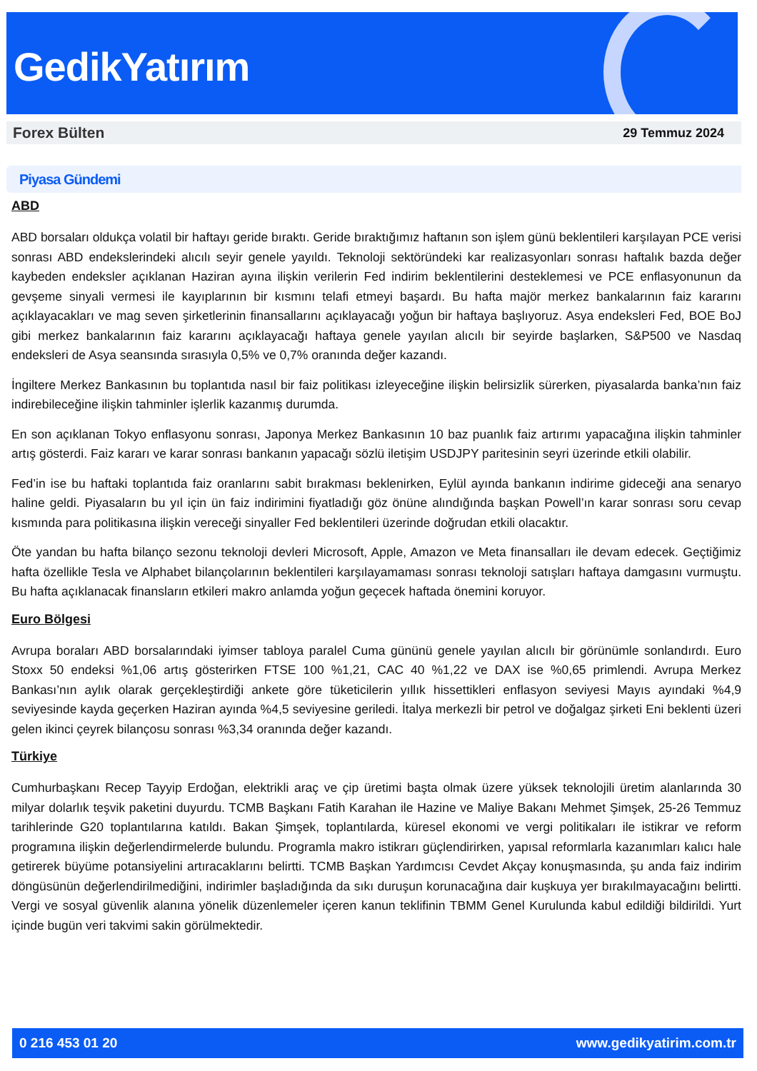GedikYatırım
Forex Bülten 29 Temmuz 2024
Piyasa Gündemi
ABD
ABD borsaları oldukça volatil bir haftayı geride bıraktı. Geride bıraktığımız haftanın son işlem günü beklentileri karşılayan PCE verisi sonrası ABD endekslerindeki alıcılı seyir genele yayıldı. Teknoloji sektöründeki kar realizasyonları sonrası haftalık bazda değer kaybeden endeksler açıklanan Haziran ayına ilişkin verilerin Fed indirim beklentilerini desteklemesi ve PCE enflasyonunun da gevşeme sinyali vermesi ile kayıplarının bir kısmını telafi etmeyi başardı. Bu hafta majör merkez bankalarının faiz kararını açıklayacakları ve mag seven şirketlerinin finansallarını açıklayacağı yoğun bir haftaya başlıyoruz. Asya endeksleri Fed, BOE BoJ gibi merkez bankalarının faiz kararını açıklayacağı haftaya genele yayılan alıcılı bir seyirde başlarken, S&P500 ve Nasdaq endeksleri de Asya seansında sırasıyla 0,5% ve 0,7% oranında değer kazandı.
İngiltere Merkez Bankasının bu toplantıda nasıl bir faiz politikası izleyeceğine ilişkin belirsizlik sürerken, piyasalarda banka’nın faiz indirebileceğine ilişkin tahminler işlerlik kazanmış durumda.
En son açıklanan Tokyo enflasyonu sonrası, Japonya Merkez Bankasının 10 baz puanlık faiz artırımı yapacağına ilişkin tahminler artış gösterdi. Faiz kararı ve karar sonrası bankanın yapacağı sözlü iletişim USDJPY paritesinin seyri üzerinde etkili olabilir.
Fed’in ise bu haftaki toplantıda faiz oranlarını sabit bırakması beklenirken, Eylül ayında bankanın indirime gideceği ana senaryo haline geldi. Piyasaların bu yıl için ün faiz indirimini fiyatladığı göz önüne alındığında başkan Powell’ın karar sonrası soru cevap kısmında para politikasına ilişkin vereceği sinyaller Fed beklentileri üzerinde doğrudan etkili olacaktır.
Öte yandan bu hafta bilanço sezonu teknoloji devleri Microsoft, Apple, Amazon ve Meta finansalları ile devam edecek. Geçtiğimiz hafta özellikle Tesla ve Alphabet bilançolarının beklentileri karşılayamaması sonrası teknoloji satışları haftaya damgasını vurmuştu. Bu hafta açıklanacak finansların etkileri makro anlamda yoğun geçecek haftada önemini koruyor.
Euro Bölgesi
Avrupa boraları ABD borsalarındaki iyimser tabloya paralel Cuma gününü genele yayılan alıcılı bir görünümle sonlandırdı. Euro Stoxx 50 endeksi %1,06 artış gösterirken FTSE 100 %1,21, CAC 40 %1,22 ve DAX ise %0,65 primlendi. Avrupa Merkez Bankası’nın aylık olarak gerçekleştirdiği ankete göre tüketicilerin yıllık hissettikleri enflasyon seviyesi Mayıs ayındaki %4,9 seviyesinde kayda geçerken Haziran ayında %4,5 seviyesine geriledi. İtalya merkezli bir petrol ve doğalgaz şirketi Eni beklenti üzeri gelen ikinci çeyrek bilançosu sonrası %3,34 oranında değer kazandı.
Türkiye
Cumhurbaşkanı Recep Tayyip Erdoğan, elektrikli araç ve çip üretimi başta olmak üzere yüksek teknolojili üretim alanlarında 30 milyar dolarlık teşvik paketini duyurdu. TCMB Başkanı Fatih Karahan ile Hazine ve Maliye Bakanı Mehmet Şimşek, 25-26 Temmuz tarihlerinde G20 toplantılarına katıldı. Bakan Şimşek, toplantılarda, küresel ekonomi ve vergi politikaları ile istikrar ve reform programına ilişkin değerlendirmelerde bulundu. Programla makro istikrarı güçlendirirken, yapısal reformlarla kazanımları kalıcı hale getirerek büyüme potansiyelini artıracaklarını belirtti. TCMB Başkan Yardımcısı Cevdet Akçay konuşmasında, şu anda faiz indirim döngüsünün değerlendirilmediğini, indirimler başladığında da sıkı duruşun korunacağına dair kuşkuya yer bırakılmayacağını belirtti. Vergi ve sosyal güvenlik alanına yönelik düzenlemeler içeren kanun teklifinin TBMM Genel Kurulunda kabul edildiği bildirildi. Yurt içinde bugün veri takvimi sakin görülmektedir.
0 216 453 01 20 www.gedikyatirim.com.tr